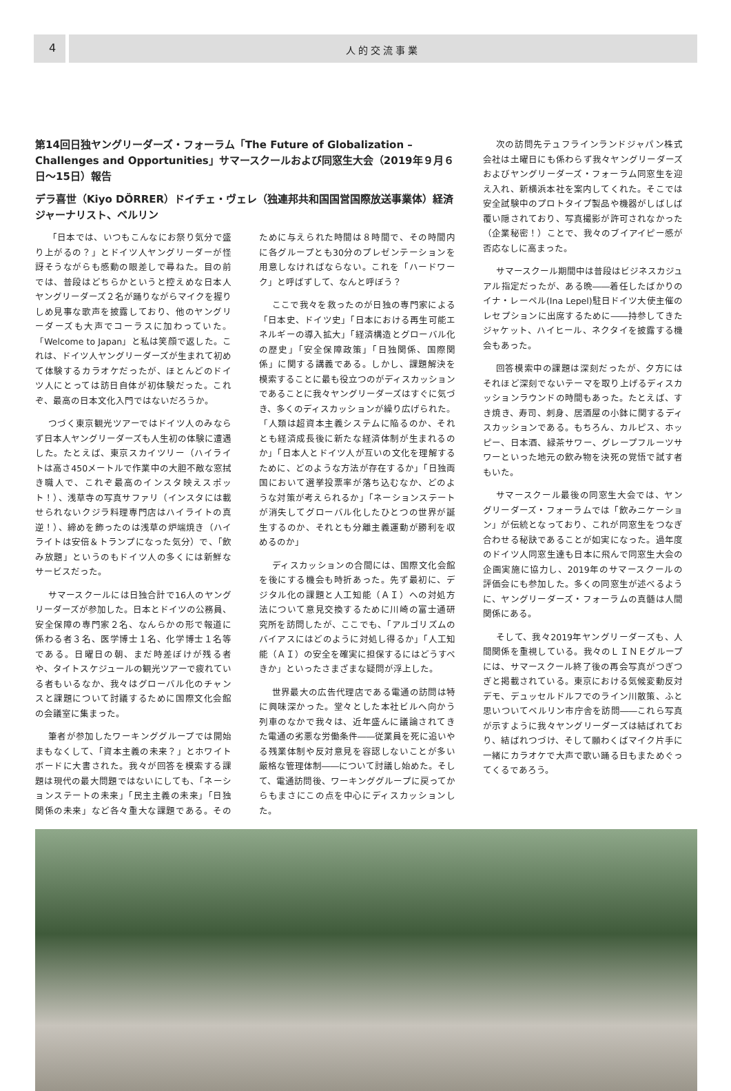4 人的交流事業
第14回日独ヤングリーダーズ・フォーラム「The Future of Globalization – Challenges and Opportunities」サマースクールおよび同窓生大会（2019年９月６日〜15日）報告
デラ喜世（Kiyo DÖRRER）ドイチェ・ヴェレ（独連邦共和国国営国際放送事業体）経済ジャーナリスト、ベルリン
「日本では、いつもこんなにお祭り気分で盛り上がるの？」とドイツ人ヤングリーダーが怪訝そうながらも感動の眼差しで尋ねた。目の前では、普段はどちらかというと控えめな日本人ヤングリーダーズ２名が踊りながらマイクを握りしめ見事な歌声を披露しており、他のヤングリーダーズも大声でコーラスに加わっていた。「Welcome to Japan」と私は笑顔で返した。これは、ドイツ人ヤングリーダーズが生まれて初めて体験するカラオケだったが、ほとんどのドイツ人にとっては訪日自体が初体験だった。これぞ、最高の日本文化入門ではないだろうか。
つづく東京観光ツアーではドイツ人のみならず日本人ヤングリーダーズも人生初の体験に遭遇した。たとえば、東京スカイツリー（ハイライトは高さ450メートルで作業中の大胆不敵な窓拭き職人で、これぞ最高のインスタ映えスポット！）、浅草寺の写真サファリ（インスタには載せられないクジラ料理専門店はハイライトの真逆！）、締めを飾ったのは浅草の炉端焼き（ハイライトは安倍＆トランプになった気分）で、「飲み放題」というのもドイツ人の多くには新鮮なサービスだった。
サマースクールには日独合計で16人のヤングリーダーズが参加した。日本とドイツの公務員、安全保障の専門家２名、なんらかの形で報道に係わる者３名、医学博士１名、化学博士１名等である。日曜日の朝、まだ時差ぼけが残る者や、タイトスケジュールの観光ツアーで疲れている者もいるなか、我々はグローバル化のチャンスと課題について討議するために国際文化会館の会議室に集まった。
筆者が参加したワーキンググループでは開始まもなくして、「資本主義の未来？」とホワイトボードに大書された。我々が回答を模索する課題は現代の最大問題ではないにしても、「ネーションステートの未来」「民主主義の未来」「日独関係の未来」など各々重大な課題である。そのために与えられた時間は８時間で、その時間内に各グループとも30分のプレゼンテーションを用意しなければならない。これを「ハードワーク」と呼ばずして、なんと呼ぼう？
ここで我々を救ったのが日独の専門家による「日本史、ドイツ史」「日本における再生可能エネルギーの導入拡大」「経済構造とグローバル化の歴史」「安全保障政策」「日独関係、国際関係」に関する講義である。しかし、課題解決を模索することに最も役立つのがディスカッションであることに我々ヤングリーダーズはすぐに気づき、多くのディスカッションが繰り広げられた。「人類は超資本主義システムに陥るのか、それとも経済成長後に新たな経済体制が生まれるのか」「日本人とドイツ人が互いの文化を理解するために、どのような方法が存在するか」「日独両国において選挙投票率が落ち込むなか、どのような対策が考えられるか」「ネーションステートが消失してグローバル化したひとつの世界が誕生するのか、それとも分離主義運動が勝利を収めるのか」
ディスカッションの合間には、国際文化会館を後にする機会も時折あった。先ず最初に、デジタル化の課題と人工知能（ＡＩ）への対処方法について意見交換するために川崎の富士通研究所を訪問したが、ここでも、「アルゴリズムのバイアスにはどのように対処し得るか」「人工知能（ＡＩ）の安全を確実に担保するにはどうすべきか」といったさまざまな疑問が浮上した。
世界最大の広告代理店である電通の訪問は特に興味深かった。堂々とした本社ビルへ向かう列車のなかで我々は、近年盛んに議論されてきた電通の劣悪な労働条件――従業員を死に追いやる残業体制や反対意見を容認しないことが多い厳格な管理体制――について討議し始めた。そして、電通訪問後、ワーキンググループに戻ってからもまさにこの点を中心にディスカッションした。
次の訪問先テュフラインランドジャパン株式会社は土曜日にも係わらず我々ヤングリーダーズおよびヤングリーダーズ・フォーラム同窓生を迎え入れ、新横浜本社を案内してくれた。そこでは安全試験中のプロトタイプ製品や機器がしばしば覆い隠されており、写真撮影が許可されなかった（企業秘密！）ことで、我々のブイアイピー感が否応なしに高まった。
サマースクール期間中は普段はビジネスカジュアル指定だったが、ある晩――着任したばかりのイナ・レーペル(Ina Lepel)駐日ドイツ大使主催のレセプションに出席するために――持参してきたジャケット、ハイヒール、ネクタイを披露する機会もあった。
回答模索中の課題は深刻だったが、夕方にはそれほど深刻でないテーマを取り上げるディスカッションラウンドの時間もあった。たとえば、すき焼き、寿司、刺身、居酒屋の小鉢に関するディスカッションである。もちろん、カルピス、ホッピー、日本酒、緑茶サワー、グレープフルーツサワーといった地元の飲み物を決死の覚悟で試す者もいた。
サマースクール最後の同窓生大会では、ヤングリーダーズ・フォーラムでは「飲みニケーション」が伝統となっており、これが同窓生をつなぎ合わせる秘訣であることが如実になった。過年度のドイツ人同窓生達も日本に飛んで同窓生大会の企画実施に協力し、2019年のサマースクールの評価会にも参加した。多くの同窓生が述べるように、ヤングリーダーズ・フォーラムの真髄は人間関係にある。
そして、我々2019年ヤングリーダーズも、人間関係を重視している。我々のＬＩＮＥグループには、サマースクール終了後の再会写真がつぎつぎと掲載されている。東京における気候変動反対デモ、デュッセルドルフでのライン川散策、ふと思いついてベルリン市庁舎を訪問――これら写真が示すように我々ヤングリーダーズは結ばれており、結ばれつづけ、そして願わくばマイク片手に一緒にカラオケで大声で歌い踊る日もまためぐってくるであろう。